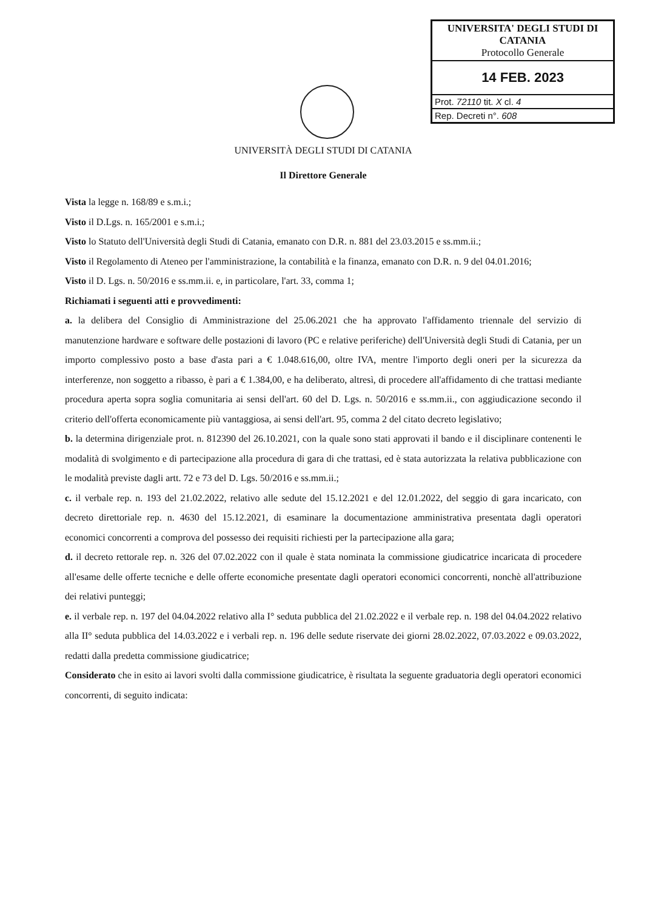UNIVERSITA' DEGLI STUDI DI
CATANIA
Protocollo Generale
14 FEB. 2023
Prot. 72110 tit. X cl. 4
Rep. Decreti n°. 608
UNIVERSITÀ DEGLI STUDI DI CATANIA
Il Direttore Generale
Vista la legge n. 168/89 e s.m.i.;
Visto il D.Lgs. n. 165/2001 e s.m.i.;
Visto lo Statuto dell'Università degli Studi di Catania, emanato con D.R. n. 881 del 23.03.2015 e ss.mm.ii.;
Visto il Regolamento di Ateneo per l'amministrazione, la contabilità e la finanza, emanato con D.R. n. 9 del 04.01.2016;
Visto il D. Lgs. n. 50/2016 e ss.mm.ii. e, in particolare, l'art. 33, comma 1;
Richiamati i seguenti atti e provvedimenti:
a. la delibera del Consiglio di Amministrazione del 25.06.2021 che ha approvato l'affidamento triennale del servizio di manutenzione hardware e software delle postazioni di lavoro (PC e relative periferiche) dell'Università degli Studi di Catania, per un importo complessivo posto a base d'asta pari a € 1.048.616,00, oltre IVA, mentre l'importo degli oneri per la sicurezza da interferenze, non soggetto a ribasso, è pari a € 1.384,00, e ha deliberato, altresì, di procedere all'affidamento di che trattasi mediante procedura aperta sopra soglia comunitaria ai sensi dell'art. 60 del D. Lgs. n. 50/2016 e ss.mm.ii., con aggiudicazione secondo il criterio dell'offerta economicamente più vantaggiosa, ai sensi dell'art. 95, comma 2 del citato decreto legislativo;
b. la determina dirigenziale prot. n. 812390 del 26.10.2021, con la quale sono stati approvati il bando e il disciplinare contenenti le modalità di svolgimento e di partecipazione alla procedura di gara di che trattasi, ed è stata autorizzata la relativa pubblicazione con le modalità previste dagli artt. 72 e 73 del D. Lgs. 50/2016 e ss.mm.ii.;
c. il verbale rep. n. 193 del 21.02.2022, relativo alle sedute del 15.12.2021 e del 12.01.2022, del seggio di gara incaricato, con decreto direttoriale rep. n. 4630 del 15.12.2021, di esaminare la documentazione amministrativa presentata dagli operatori economici concorrenti a comprova del possesso dei requisiti richiesti per la partecipazione alla gara;
d. il decreto rettorale rep. n. 326 del 07.02.2022 con il quale è stata nominata la commissione giudicatrice incaricata di procedere all'esame delle offerte tecniche e delle offerte economiche presentate dagli operatori economici concorrenti, nonchè all'attribuzione dei relativi punteggi;
e. il verbale rep. n. 197 del 04.04.2022 relativo alla I° seduta pubblica del 21.02.2022 e il verbale rep. n. 198 del 04.04.2022 relativo alla II° seduta pubblica del 14.03.2022 e i verbali rep. n. 196 delle sedute riservate dei giorni 28.02.2022, 07.03.2022 e 09.03.2022, redatti dalla predetta commissione giudicatrice;
Considerato che in esito ai lavori svolti dalla commissione giudicatrice, è risultata la seguente graduatoria degli operatori economici concorrenti, di seguito indicata: